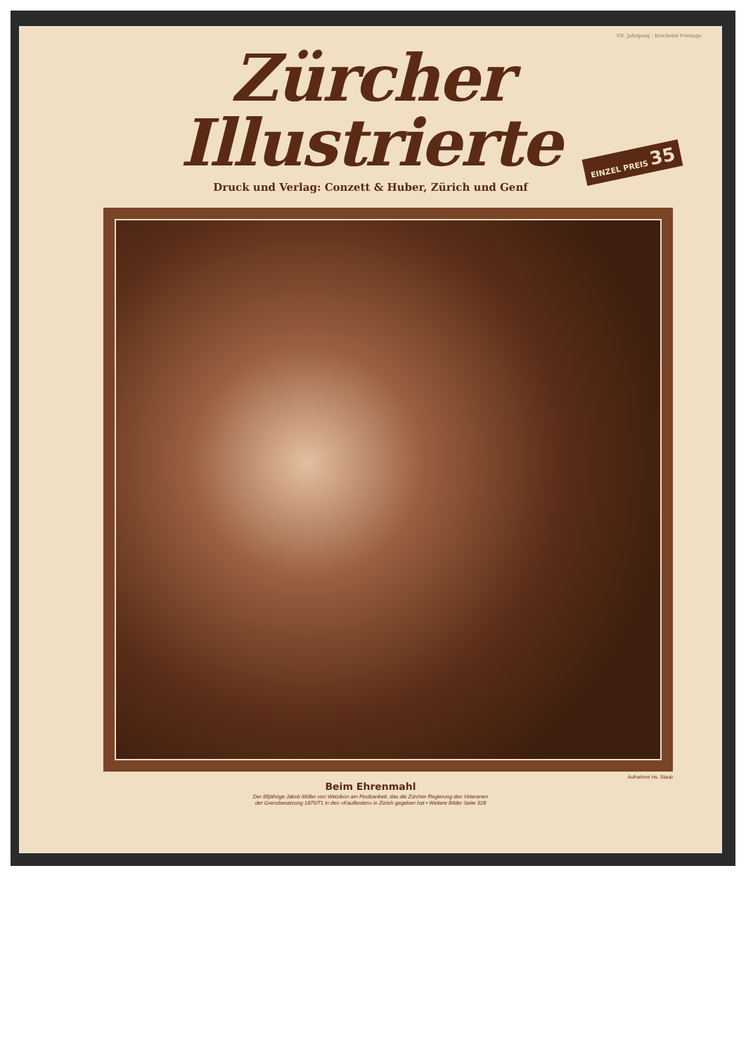VII. Jahrgang · Erscheint Freitags
Zürcher Illustrierte
Druck und Verlag: Conzett & Huber, Zürich und Genf
EINZEL PREIS 35
Aufnahme Hs. Staub
Beim Ehrenmahl
Der 85jährige Jakob Müller von Wetzikon am Festbankett, das die Zürcher Regierung den Veteranen
der Grenzbesetzung 1870/71 in den «Kaufleuten» in Zürich gegeben hat • Weitere Bilder Seite 328